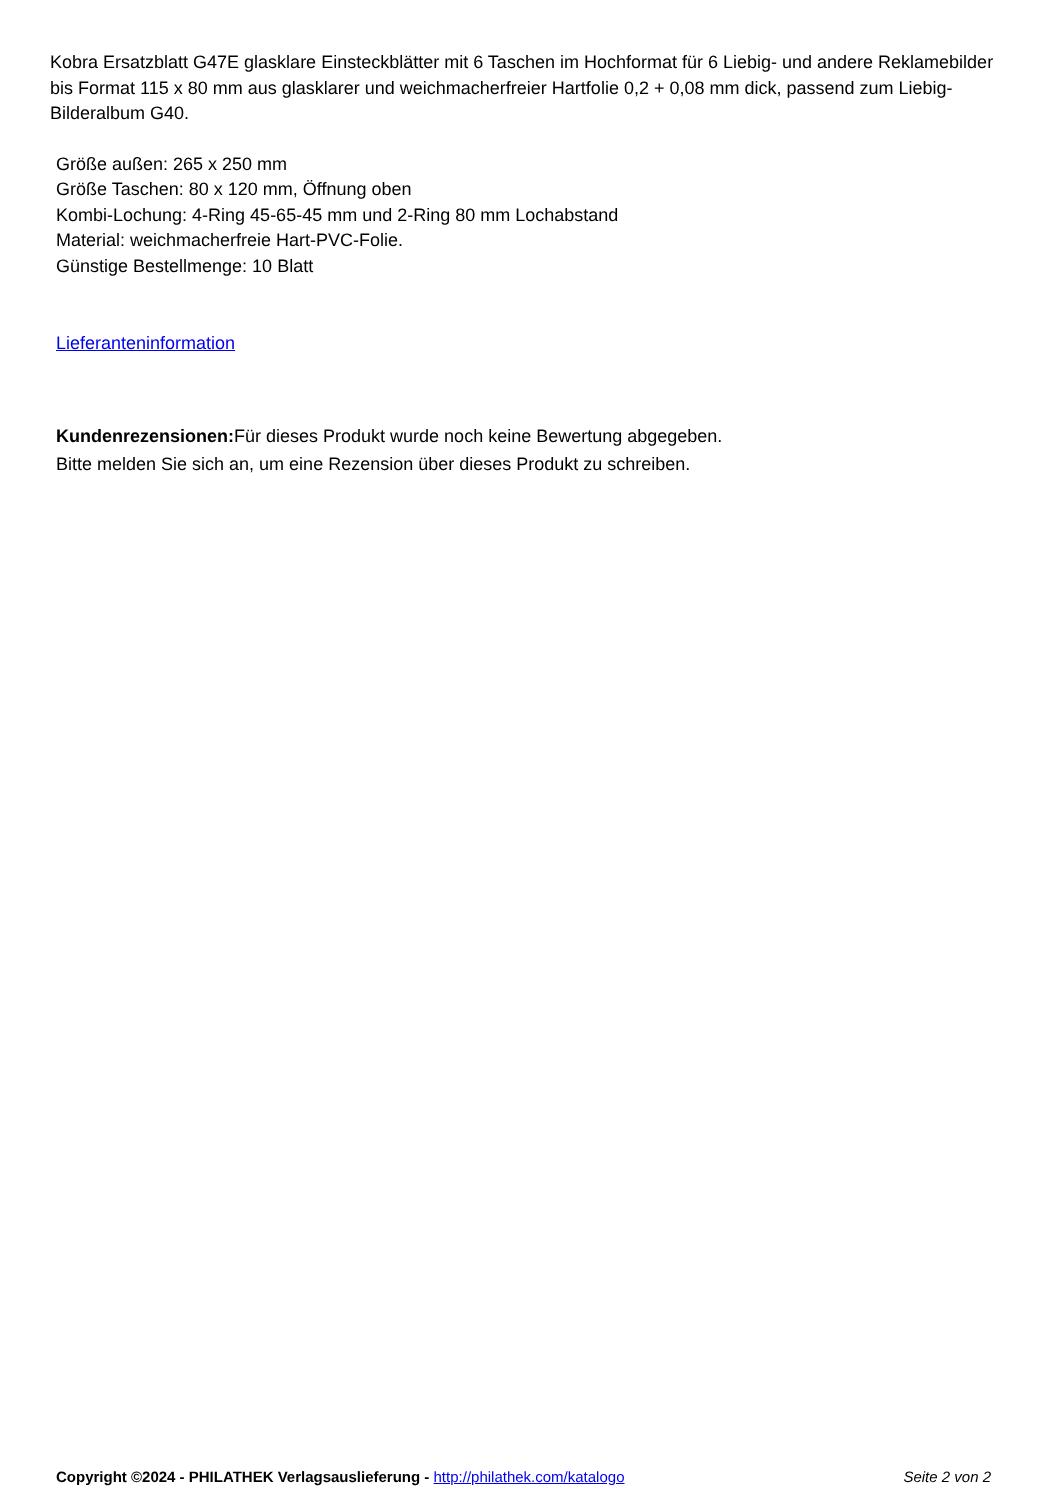Kobra Ersatzblatt G47E glasklare Einsteckblätter mit 6 Taschen im Hochformat für 6 Liebig- und andere Reklamebilder bis Format 115 x 80 mm aus glasklarer und weichmacherfreier Hartfolie 0,2 + 0,08 mm dick, passend zum Liebig-Bilderalbum G40.
Größe außen: 265 x 250 mm
Größe Taschen: 80 x 120 mm, Öffnung oben
Kombi-Lochung: 4-Ring 45-65-45 mm und 2-Ring 80 mm Lochabstand
Material: weichmacherfreie Hart-PVC-Folie.
Günstige Bestellmenge: 10 Blatt
Lieferanteninformation
Kundenrezensionen: Für dieses Produkt wurde noch keine Bewertung abgegeben.
Bitte melden Sie sich an, um eine Rezension über dieses Produkt zu schreiben.
Copyright ©2024 - PHILATHEK Verlagsauslieferung - http://philathek.com/katalogo Seite 2 von 2